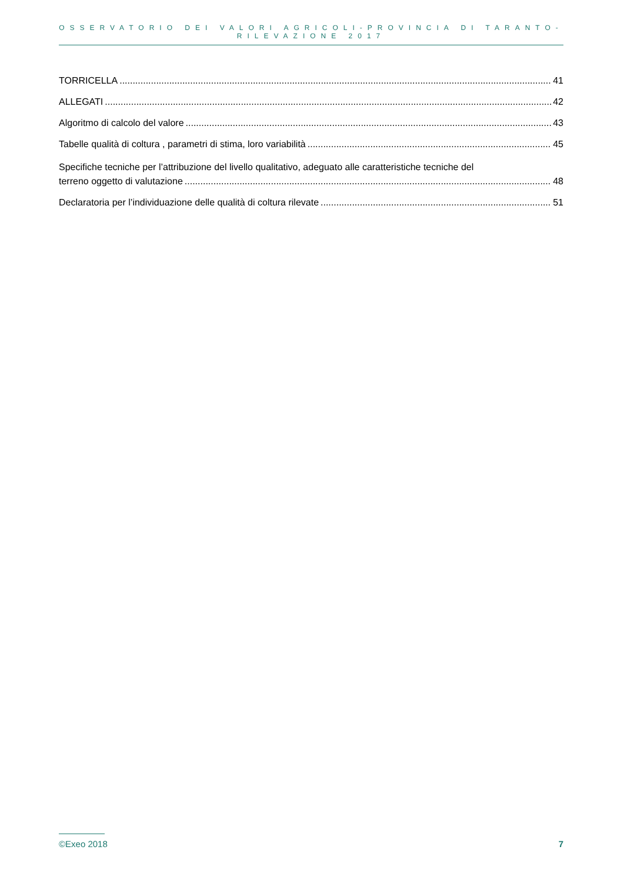OSSERVATORIO DEI VALORI AGRICOLI-PROVINCIA DI TARANTO-RILEVAZIONE 2017
TORRICELLA 41
ALLEGATI 42
Algoritmo di calcolo del valore 43
Tabelle qualità di coltura , parametri di stima, loro variabilità 45
Specifiche tecniche per l’attribuzione del livello qualitativo, adeguato alle caratteristiche tecniche del
terreno oggetto di valutazione 48
Declaratoria per l’individuazione delle qualità di coltura rilevate 51
©Exeo 2018 7